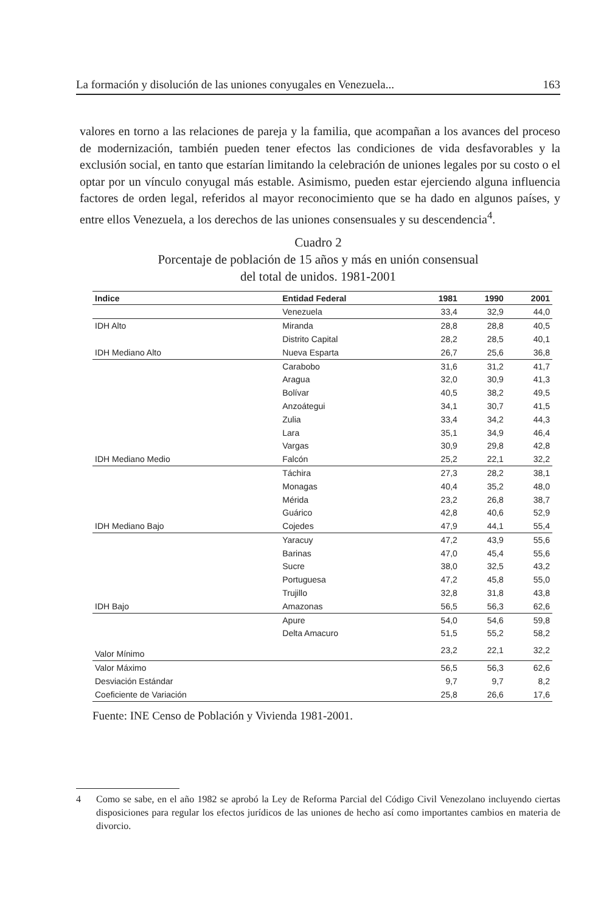La formación y disolución de las uniones conyugales en Venezuela... 163
valores en torno a las relaciones de pareja y la familia, que acompañan a los avances del proceso de modernización, también pueden tener efectos las condiciones de vida desfavorables y la exclusión social, en tanto que estarían limitando la celebración de uniones legales por su costo o el optar por un vínculo conyugal más estable. Asimismo, pueden estar ejerciendo alguna influencia factores de orden legal, referidos al mayor reconocimiento que se ha dado en algunos países, y entre ellos Venezuela, a los derechos de las uniones consensuales y su descendencia<sup>4</sup>.
Cuadro 2
Porcentaje de población de 15 años y más en unión consensual
del total de unidos. 1981-2001
| Indice | Entidad Federal | 1981 | 1990 | 2001 |
| --- | --- | --- | --- | --- |
| | Venezuela | 33,4 | 32,9 | 44,0 |
| IDH Alto | Miranda | 28,8 | 28,8 | 40,5 |
| | Distrito Capital | 28,2 | 28,5 | 40,1 |
| IDH Mediano Alto | Nueva Esparta | 26,7 | 25,6 | 36,8 |
| | Carabobo | 31,6 | 31,2 | 41,7 |
| | Aragua | 32,0 | 30,9 | 41,3 |
| | Bolívar | 40,5 | 38,2 | 49,5 |
| | Anzoátegui | 34,1 | 30,7 | 41,5 |
| | Zulia | 33,4 | 34,2 | 44,3 |
| | Lara | 35,1 | 34,9 | 46,4 |
| | Vargas | 30,9 | 29,8 | 42,8 |
| IDH Mediano Medio | Falcón | 25,2 | 22,1 | 32,2 |
| | Táchira | 27,3 | 28,2 | 38,1 |
| | Monagas | 40,4 | 35,2 | 48,0 |
| | Mérida | 23,2 | 26,8 | 38,7 |
| | Guárico | 42,8 | 40,6 | 52,9 |
| IDH Mediano Bajo | Cojedes | 47,9 | 44,1 | 55,4 |
| | Yaracuy | 47,2 | 43,9 | 55,6 |
| | Barinas | 47,0 | 45,4 | 55,6 |
| | Sucre | 38,0 | 32,5 | 43,2 |
| | Portuguesa | 47,2 | 45,8 | 55,0 |
| | Trujillo | 32,8 | 31,8 | 43,8 |
| IDH Bajo | Amazonas | 56,5 | 56,3 | 62,6 |
| | Apure | 54,0 | 54,6 | 59,8 |
| | Delta Amacuro | 51,5 | 55,2 | 58,2 |
| Valor Mínimo | | 23,2 | 22,1 | 32,2 |
| Valor Máximo | | 56,5 | 56,3 | 62,6 |
| Desviación Estándar | | 9,7 | 9,7 | 8,2 |
| Coeficiente de Variación | | 25,8 | 26,6 | 17,6 |
Fuente: INE Censo de Población y Vivienda 1981-2001.
4 Como se sabe, en el año 1982 se aprobó la Ley de Reforma Parcial del Código Civil Venezolano incluyendo ciertas disposiciones para regular los efectos jurídicos de las uniones de hecho así como importantes cambios en materia de divorcio.